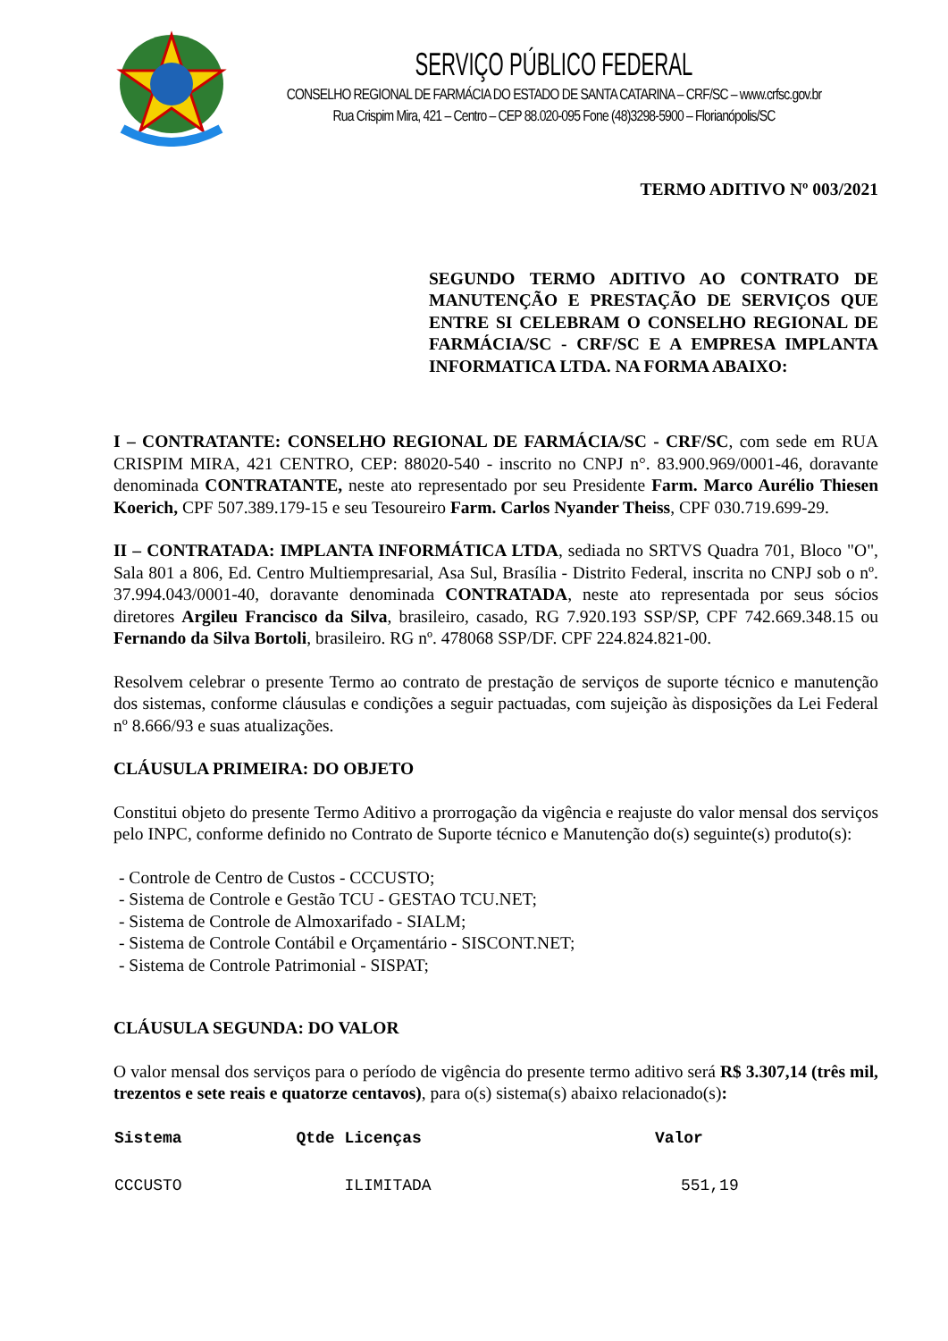SERVIÇO PÚBLICO FEDERAL
CONSELHO REGIONAL DE FARMÁCIA DO ESTADO DE SANTA CATARINA – CRF/SC – www.crfsc.gov.br
Rua Crispim Mira, 421 – Centro – CEP 88.020-095 Fone (48)3298-5900 – Florianópolis/SC
TERMO ADITIVO Nº 003/2021
SEGUNDO TERMO ADITIVO AO CONTRATO DE MANUTENÇÃO E PRESTAÇÃO DE SERVIÇOS QUE ENTRE SI CELEBRAM O CONSELHO REGIONAL DE FARMÁCIA/SC - CRF/SC E A EMPRESA IMPLANTA INFORMATICA LTDA. NA FORMA ABAIXO:
I – CONTRATANTE: CONSELHO REGIONAL DE FARMÁCIA/SC - CRF/SC, com sede em RUA CRISPIM MIRA, 421 CENTRO, CEP: 88020-540 - inscrito no CNPJ n°. 83.900.969/0001-46, doravante denominada CONTRATANTE, neste ato representado por seu Presidente Farm. Marco Aurélio Thiesen Koerich, CPF 507.389.179-15 e seu Tesoureiro Farm. Carlos Nyander Theiss, CPF 030.719.699-29.
II – CONTRATADA: IMPLANTA INFORMÁTICA LTDA, sediada no SRTVS Quadra 701, Bloco "O", Sala 801 a 806, Ed. Centro Multiempresarial, Asa Sul, Brasília - Distrito Federal, inscrita no CNPJ sob o nº. 37.994.043/0001-40, doravante denominada CONTRATADA, neste ato representada por seus sócios diretores Argileu Francisco da Silva, brasileiro, casado, RG 7.920.193 SSP/SP, CPF 742.669.348.15 ou Fernando da Silva Bortoli, brasileiro. RG nº. 478068 SSP/DF. CPF 224.824.821-00.
Resolvem celebrar o presente Termo ao contrato de prestação de serviços de suporte técnico e manutenção dos sistemas, conforme cláusulas e condições a seguir pactuadas, com sujeição às disposições da Lei Federal nº 8.666/93 e suas atualizações.
CLÁUSULA PRIMEIRA: DO OBJETO
Constitui objeto do presente Termo Aditivo a prorrogação da vigência e reajuste do valor mensal dos serviços pelo INPC, conforme definido no Contrato de Suporte técnico e Manutenção do(s) seguinte(s) produto(s):
- Controle de Centro de Custos - CCCUSTO;
- Sistema de Controle e Gestão TCU - GESTAO TCU.NET;
- Sistema de Controle de Almoxarifado - SIALM;
- Sistema de Controle Contábil e Orçamentário - SISCONT.NET;
- Sistema de Controle Patrimonial - SISPAT;
CLÁUSULA SEGUNDA: DO VALOR
O valor mensal dos serviços para o período de vigência do presente termo aditivo será R$ 3.307,14 (três mil, trezentos e sete reais e quatorze centavos), para o(s) sistema(s) abaixo relacionado(s):
| Sistema | Qtde Licenças | Valor |
| --- | --- | --- |
| CCCUSTO | ILIMITADA | 551,19 |